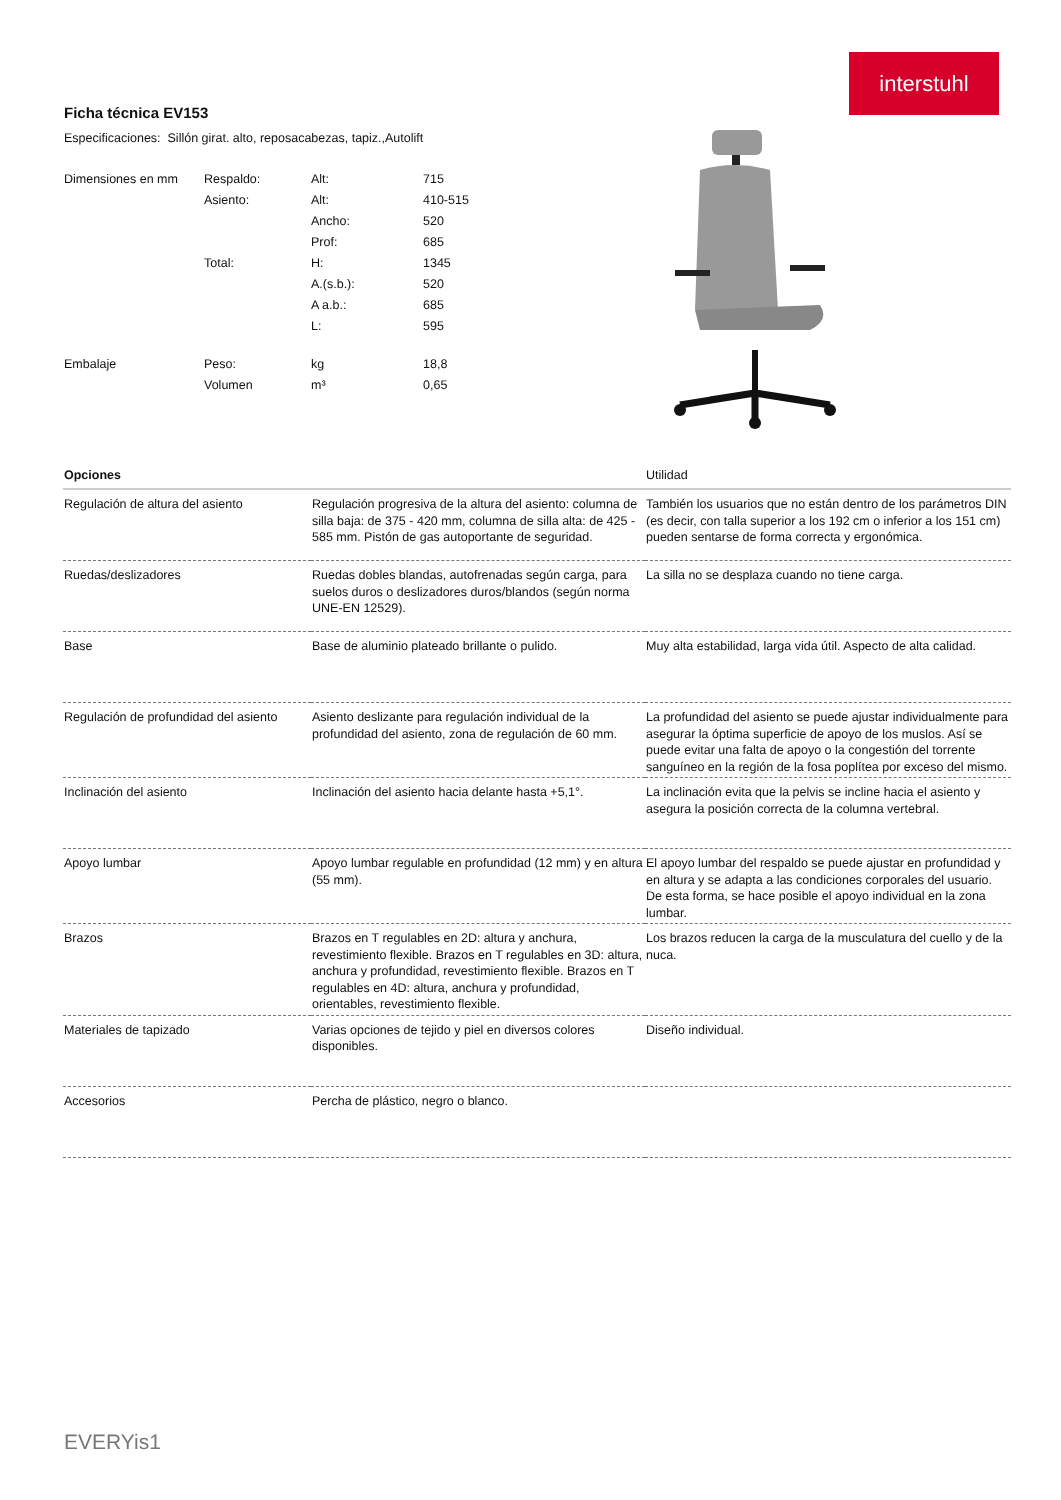interstuhl
Ficha técnica EV153
Especificaciones: Sillón girat. alto, reposacabezas, tapiz.,Autolift
| Dimensiones en mm | Respaldo: | Alt: | 715 |
| | Asiento: | Alt: | 410-515 |
| | | Ancho: | 520 |
| | | Prof: | 685 |
| | Total: | H: | 1345 |
| | | A.(s.b.): | 520 |
| | | A a.b.: | 685 |
| | | L: | 595 |
| Embalaje | Peso: | kg | 18,8 |
| | Volumen | m³ | 0,65 |
| Opciones | | Utilidad |
| --- | --- | --- |
| Regulación de altura del asiento | Regulación progresiva de la altura del asiento: columna de silla baja: de 375 - 420 mm, columna de silla alta: de 425 - 585 mm. Pistón de gas autoportante de seguridad. | También los usuarios que no están dentro de los parámetros DIN (es decir, con talla superior a los 192 cm o inferior a los 151 cm) pueden sentarse de forma correcta y ergonómica. |
| Ruedas/deslizadores | Ruedas dobles blandas, autofrenadas según carga, para suelos duros o deslizadores duros/blandos (según norma UNE-EN 12529). | La silla no se desplaza cuando no tiene carga. |
| Base | Base de aluminio plateado brillante o pulido. | Muy alta estabilidad, larga vida útil. Aspecto de alta calidad. |
| Regulación de profundidad del asiento | Asiento deslizante para regulación individual de la profundidad del asiento, zona de regulación de 60 mm. | La profundidad del asiento se puede ajustar individualmente para asegurar la óptima superficie de apoyo de los muslos. Así se puede evitar una falta de apoyo o la congestión del torrente sanguíneo en la región de la fosa poplítea por exceso del mismo. |
| Inclinación del asiento | Inclinación del asiento hacia delante hasta +5,1°. | La inclinación evita que la pelvis se incline hacia el asiento y asegura la posición correcta de la columna vertebral. |
| Apoyo lumbar | Apoyo lumbar regulable en profundidad (12 mm) y en altura (55 mm). | El apoyo lumbar del respaldo se puede ajustar en profundidad y en altura y se adapta a las condiciones corporales del usuario. De esta forma, se hace posible el apoyo individual en la zona lumbar. |
| Brazos | Brazos en T regulables en 2D: altura y anchura, revestimiento flexible. Brazos en T regulables en 3D: altura, anchura y profundidad, revestimiento flexible. Brazos en T regulables en 4D: altura, anchura y profundidad, orientables, revestimiento flexible. | Los brazos reducen la carga de la musculatura del cuello y de la nuca. |
| Materiales de tapizado | Varias opciones de tejido y piel en diversos colores disponibles. | Diseño individual. |
| Accesorios | Percha de plástico, negro o blanco. | |
EVERYis1